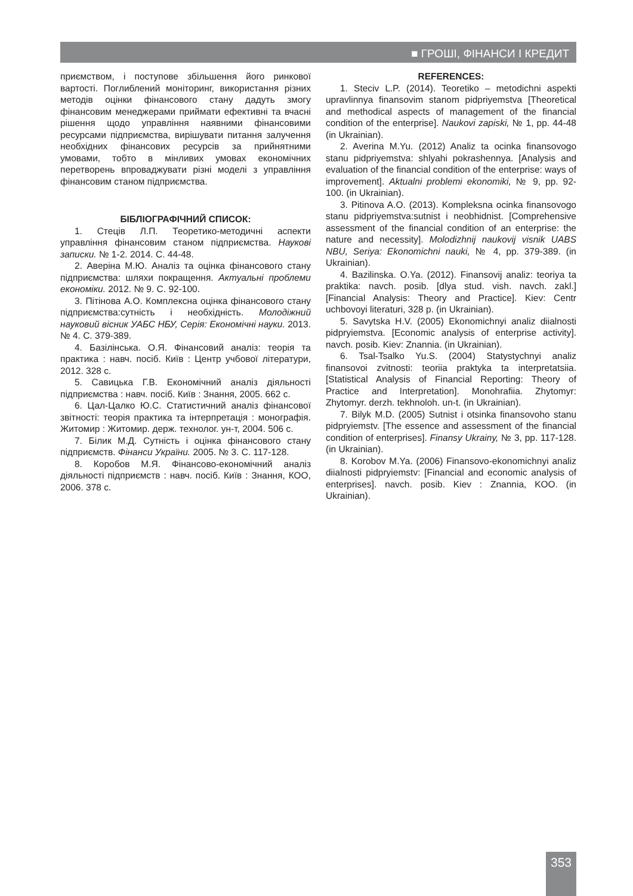■ ГРОШІ, ФІНАНСИ І КРЕДИТ
приємством, і поступове збільшення його ринкової вартості. Поглиблений моніторинг, використання різних методів оцінки фінансового стану дадуть змогу фінансовим менеджерами приймати ефективні та вчасні рішення щодо управління наявними фінансовими ресурсами підприємства, вирішувати питання залучення необхідних фінансових ресурсів за прийнятними умовами, тобто в мінливих умовах економічних перетворень впроваджувати різні моделі з управління фінансовим станом підприємства.
БІБЛІОГРАФІЧНИЙ СПИСОК:
1. Стеців Л.П. Теоретико-методичні аспекти управління фінансовим станом підприємства. Наукові записки. № 1-2. 2014. С. 44-48.
2. Аверіна М.Ю. Аналіз та оцінка фінансового стану підприємства: шляхи покращення. Актуальні проблеми економіки. 2012. № 9. С. 92-100.
3. Пітінова А.О. Комплексна оцінка фінансового стану підприємства:сутність і необхідність. Молодіжний науковий вісник УАБС НБУ, Серія: Економічні науки. 2013. № 4. С. 379-389.
4. Базілінська. О.Я. Фінансовий аналіз: теорія та практика : навч. посіб. Київ : Центр учбової літератури, 2012. 328 с.
5. Савицька Г.В. Економічний аналіз діяльності підприємства : навч. посіб. Київ : Знання, 2005. 662 с.
6. Цал-Цалко Ю.С. Статистичний аналіз фінансової звітності: теорія практика та інтерпретація : монографія. Житомир : Житомир. держ. технолог. ун-т, 2004. 506 с.
7. Білик М.Д. Сутність і оцінка фінансового стану підприємств. Фінанси України. 2005. № 3. С. 117-128.
8. Коробов М.Я. Фінансово-економічний аналіз діяльності підприємств : навч. посіб. Київ : Знання, КОО, 2006. 378 с.
REFERENCES:
1. Steciv L.P. (2014). Teoretiko – metodichni aspekti upravlinnya finansovim stanom pidpriyemstva [Theoretical and methodical aspects of management of the financial condition of the enterprise]. Naukovi zapiski, № 1, pp. 44-48 (in Ukrainian).
2. Averina M.Yu. (2012) Analiz ta ocinka finansovogo stanu pidpriyemstva: shlyahi pokrashennya. [Analysis and evaluation of the financial condition of the enterprise: ways of improvement]. Aktualni problemi ekonomiki, № 9, pp. 92-100. (in Ukrainian).
3. Pitinova A.O. (2013). Kompleksna ocinka finansovogo stanu pidpriyemstva:sutnist i neobhidnist. [Comprehensive assessment of the financial condition of an enterprise: the nature and necessity]. Molodizhnij naukovij visnik UABS NBU, Seriya: Ekonomichni nauki, № 4, pp. 379-389. (in Ukrainian).
4. Bazilinska. O.Ya. (2012). Finansovij analiz: teoriya ta praktika: navch. posib. [dlya stud. vish. navch. zakl.] [Financial Analysis: Theory and Practice]. Kiev: Centr uchbovoyi literaturi, 328 p. (in Ukrainian).
5. Savytska H.V. (2005) Ekonomichnyi analiz diialnosti pidpryiemstva. [Economic analysis of enterprise activity]. navch. posib. Kiev: Znannia. (in Ukrainian).
6. Tsal-Tsalko Yu.S. (2004) Statystychnyi analiz finansovoi zvitnosti: teoriia praktyka ta interpretatsiia. [Statistical Analysis of Financial Reporting: Theory of Practice and Interpretation]. Monohrafiia. Zhytomyr: Zhytomyr. derzh. tekhnoloh. un-t. (in Ukrainian).
7. Bilyk M.D. (2005) Sutnist i otsinka finansovoho stanu pidpryiemstv. [The essence and assessment of the financial condition of enterprises]. Finansy Ukrainy, № 3, pp. 117-128. (in Ukrainian).
8. Korobov M.Ya. (2006) Finansovo-ekonomichnyi analiz diialnosti pidpryiemstv: [Financial and economic analysis of enterprises]. navch. posib. Kiev : Znannia, KOO. (in Ukrainian).
353